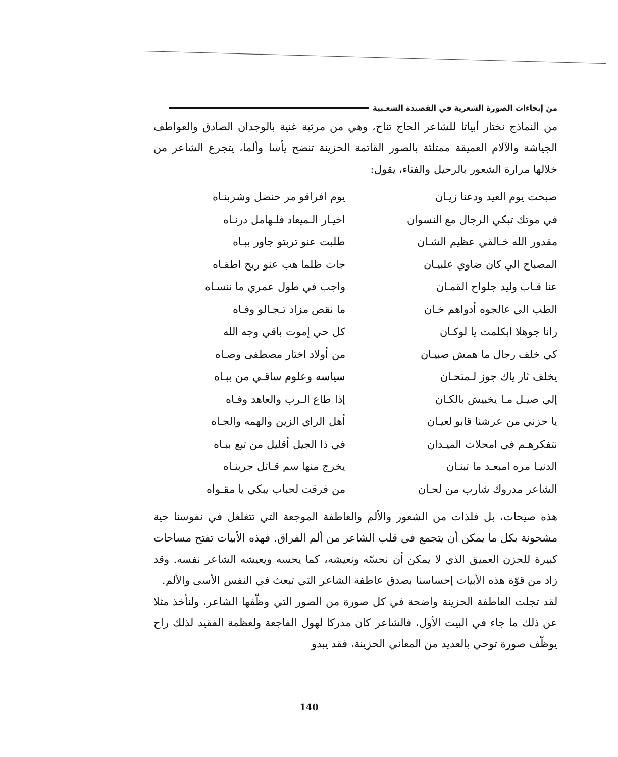من إيحاءات الصورة الشعرية في القصيدة الشعـبية
من النماذج نختار أبياتا للشاعر الحاج تناح، وهي من مرثية غنية بالوجدان الصادق والعواطف الجياشة والآلام العميقة ممتلئة بالصور القاتمة الحزينة تنضح يأسا وألما، يتجرع الشاعر من خلالها مرارة الشعور بالرحيل والفناء، يقول:
صبحت يوم العيد ودعنا زيـان
في موتك تبكي الرجال مع النسوان
مقدور الله خـالقي عظيم الشـان
المصباح الي كان ضاوي علبيـان
عنا قـاب وليد جلواح القمـان
الطب الي عالجوه أدواهم خـان
رانا جوهلا ابكلمت يا لوكـان
كي خلف رجال ما همش صبيـان
يخلف ثار ياك جوز لـمتحـان
إلي صيـل مـا يخبيش بالكـان
يا حزني من عرشنا قابو لعيـان
نتفكرهـم في امحلات الميـدان
الدنيـا مره امبعـد ما تبنـان
الشاعر مدروك شارب من لحـان
يوم افراقو مر حنضل وشربنـاه
اخيـار الـميعاد فلـهامل درنـاه
طلبت عنو تربتو جاور ببـاه
جات ظلما هب عنو ريح اطفـاه
واجب في طول عمري ما ننسـاه
ما نقص مزاد تـجـالو وفـاه
كل حي إموت باقي وجه الله
من أولاد اختار مصطفى وصـاه
سياسه وعلوم ساقـي من ببـاه
إذا طاع الـرب والعاهد وفـاه
أهل الراي الزين والهمه والجـاه
في ذا الجيل أقليل من تبع ببـاه
يخرج منها سم قـاتل جربنـاه
من فرقت لحباب يبكي يا مقـواه
هذه صيحات، بل فلذات من الشعور والألم والعاطفة الموجعة التي تتغلغل في نفوسنا حية مشحونة بكل ما يمكن أن يتجمع في قلب الشاعر من ألم الفراق. فهذه الأبيات تفتح مساحات كبيرة للحزن العميق الذي لا يمكن أن نحسّه ونعيشه، كما يحسه ويعيشه الشاعر نفسه. وقد زاد من قوّة هذه الأبيات إحساسنا بصدق عاطفة الشاعر التي تبعث في النفس الأسى والألم.
لقد تجلت العاطفة الحزينة واضحة في كل صورة من الصور التي وظّفها الشاعر، ولنأخذ مثلا عن ذلك ما جاء في البيت الأول، فالشاعر كان مدركا لهول الفاجعة ولعظمة الفقيد لذلك راح يوظّف صورة توحي بالعديد من المعاني الحزينة، فقد يبدو
140